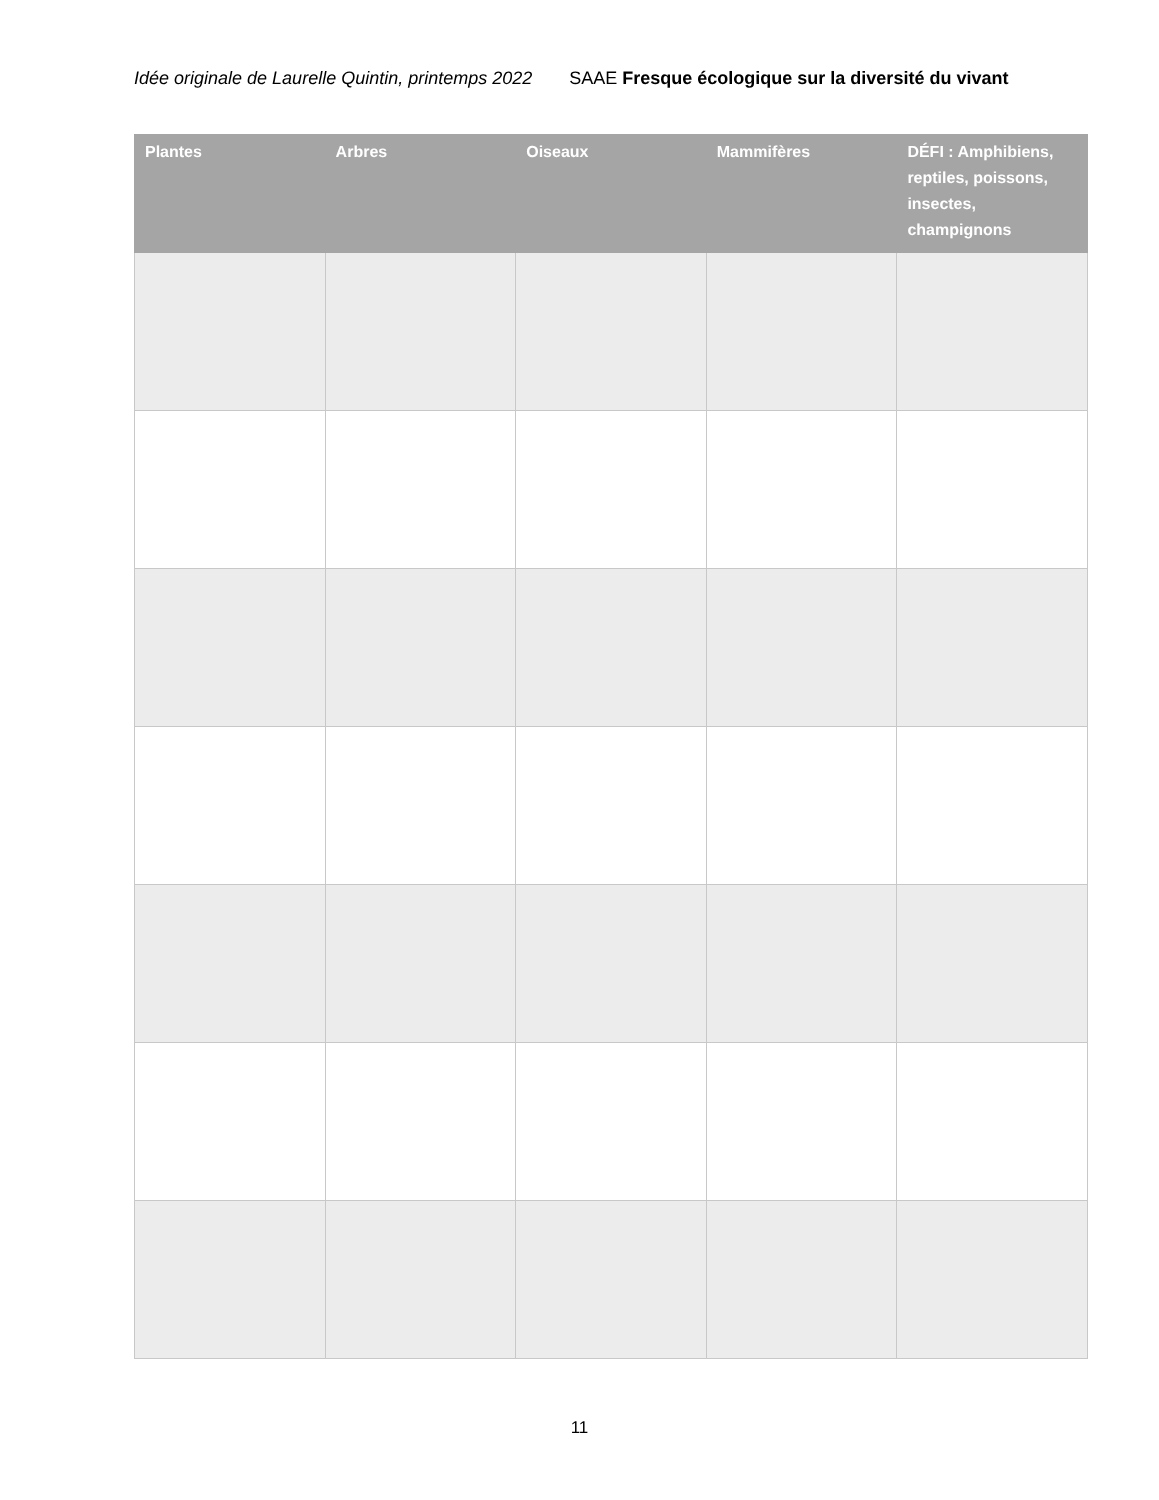Idée originale de Laurelle Quintin, printemps 2022 SAAE Fresque écologique sur la diversité du vivant
| Plantes | Arbres | Oiseaux | Mammifères | DÉFI : Amphibiens, reptiles, poissons, insectes, champignons |
| --- | --- | --- | --- | --- |
11